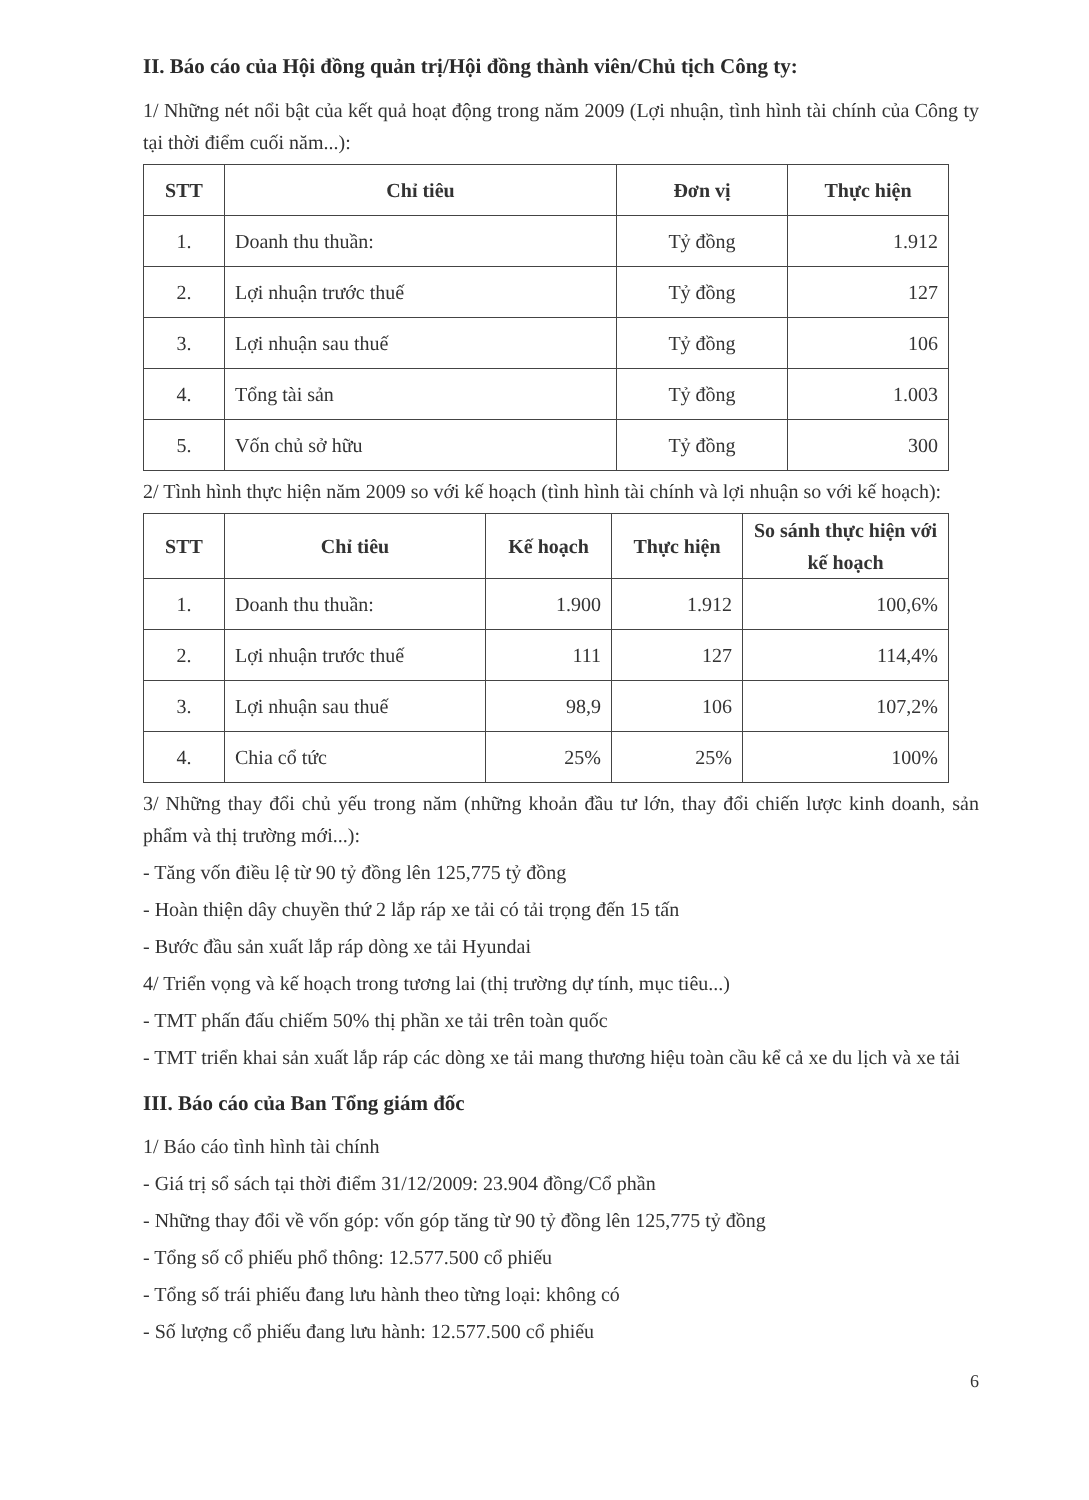II. Báo cáo của Hội đồng quản trị/Hội đồng thành viên/Chủ tịch Công ty:
1/ Những nét nổi bật của kết quả hoạt động trong năm 2009 (Lợi nhuận, tình hình tài chính của Công ty tại thời điểm cuối năm...):
| STT | Chỉ tiêu | Đơn vị | Thực hiện |
| --- | --- | --- | --- |
| 1. | Doanh thu thuần: | Tỷ đồng | 1.912 |
| 2. | Lợi nhuận trước thuế | Tỷ đồng | 127 |
| 3. | Lợi nhuận sau thuế | Tỷ đồng | 106 |
| 4. | Tổng tài sản | Tỷ đồng | 1.003 |
| 5. | Vốn chủ sở hữu | Tỷ đồng | 300 |
2/ Tình hình thực hiện năm 2009 so với kế hoạch (tình hình tài chính và lợi nhuận so với kế hoạch):
| STT | Chỉ tiêu | Kế hoạch | Thực hiện | So sánh thực hiện với kế hoạch |
| --- | --- | --- | --- | --- |
| 1. | Doanh thu thuần: | 1.900 | 1.912 | 100,6% |
| 2. | Lợi nhuận trước thuế | 111 | 127 | 114,4% |
| 3. | Lợi nhuận sau thuế | 98,9 | 106 | 107,2% |
| 4. | Chia cổ tức | 25% | 25% | 100% |
3/ Những thay đổi chủ yếu trong năm (những khoản đầu tư lớn, thay đổi chiến lược kinh doanh, sản phẩm và thị trường mới...):
- Tăng vốn điều lệ từ 90 tỷ đồng lên 125,775 tỷ đồng
- Hoàn thiện dây chuyền thứ 2 lắp ráp xe tải có tải trọng đến 15 tấn
- Bước đầu sản xuất lắp ráp dòng xe tải Hyundai
4/ Triển vọng và kế hoạch trong tương lai (thị trường dự tính, mục tiêu...)
- TMT phấn đấu chiếm 50% thị phần xe tải trên toàn quốc
- TMT triển khai sản xuất lắp ráp các dòng xe tải mang thương hiệu toàn cầu kể cả xe du lịch và xe tải
III. Báo cáo của Ban Tổng giám đốc
1/ Báo cáo tình hình tài chính
- Giá trị sổ sách tại thời điểm 31/12/2009: 23.904 đồng/Cổ phần
- Những thay đổi về vốn góp: vốn góp tăng từ 90 tỷ đồng lên 125,775 tỷ đồng
- Tổng số cổ phiếu phổ thông: 12.577.500 cổ phiếu
- Tổng số trái phiếu đang lưu hành theo từng loại: không có
- Số lượng cổ phiếu đang lưu hành: 12.577.500 cổ phiếu
6